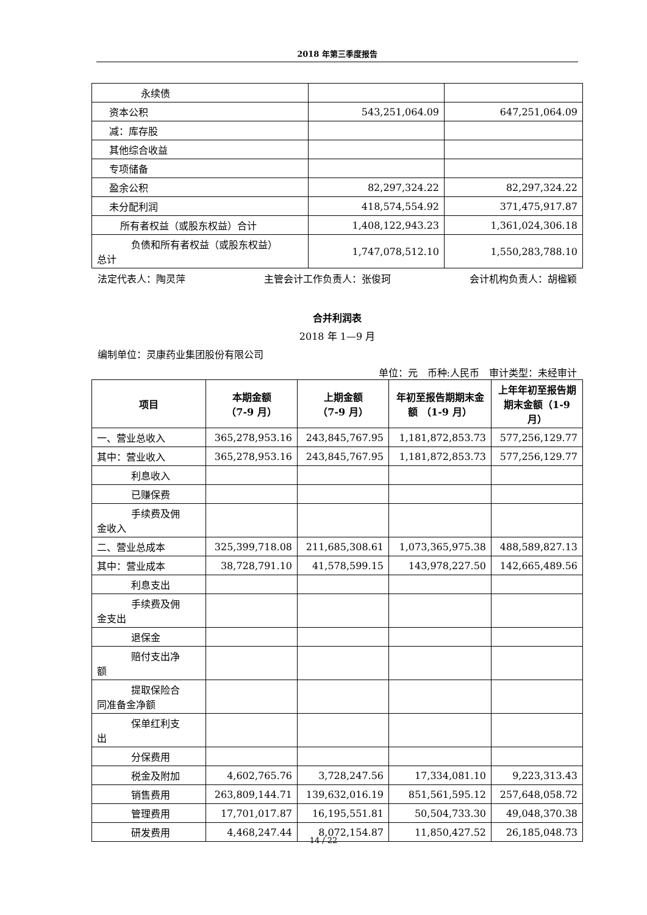2018 年第三季度报告
| 永续债 | | |
| 资本公积 | 543,251,064.09 | 647,251,064.09 |
| 减：库存股 | | |
| 其他综合收益 | | |
| 专项储备 | | |
| 盈余公积 | 82,297,324.22 | 82,297,324.22 |
| 未分配利润 | 418,574,554.92 | 371,475,917.87 |
| 所有者权益（或股东权益）合计 | 1,408,122,943.23 | 1,361,024,306.18 |
| 负债和所有者权益（或股东权益） 总计 | 1,747,078,512.10 | 1,550,283,788.10 |
法定代表人：陶灵萍 主管会计工作负责人：张俊珂 会计机构负责人：胡楹颖
合并利润表
2018 年 1—9 月
编制单位：灵康药业集团股份有限公司
单位：元　币种:人民币　审计类型：未经审计
| 项目 | 本期金额 （7-9 月） | 上期金额 （7-9 月） | 年初至报告期期末金额 （1-9 月） | 上年年初至报告期期末金额（1-9 月） |
| --- | --- | --- | --- | --- |
| 一、营业总收入 | 365,278,953.16 | 243,845,767.95 | 1,181,872,853.73 | 577,256,129.77 |
| 其中：营业收入 | 365,278,953.16 | 243,845,767.95 | 1,181,872,853.73 | 577,256,129.77 |
| 利息收入 | | | | |
| 已赚保费 | | | | |
| 手续费及佣 金收入 | | | | |
| 二、营业总成本 | 325,399,718.08 | 211,685,308.61 | 1,073,365,975.38 | 488,589,827.13 |
| 其中：营业成本 | 38,728,791.10 | 41,578,599.15 | 143,978,227.50 | 142,665,489.56 |
| 利息支出 | | | | |
| 手续费及佣 金支出 | | | | |
| 退保金 | | | | |
| 赔付支出净 额 | | | | |
| 提取保险合 同准备金净额 | | | | |
| 保单红利支 出 | | | | |
| 分保费用 | | | | |
| 税金及附加 | 4,602,765.76 | 3,728,247.56 | 17,334,081.10 | 9,223,313.43 |
| 销售费用 | 263,809,144.71 | 139,632,016.19 | 851,561,595.12 | 257,648,058.72 |
| 管理费用 | 17,701,017.87 | 16,195,551.81 | 50,504,733.30 | 49,048,370.38 |
| 研发费用 | 4,468,247.44 | 8,072,154.87 | 11,850,427.52 | 26,185,048.73 |
14 / 22